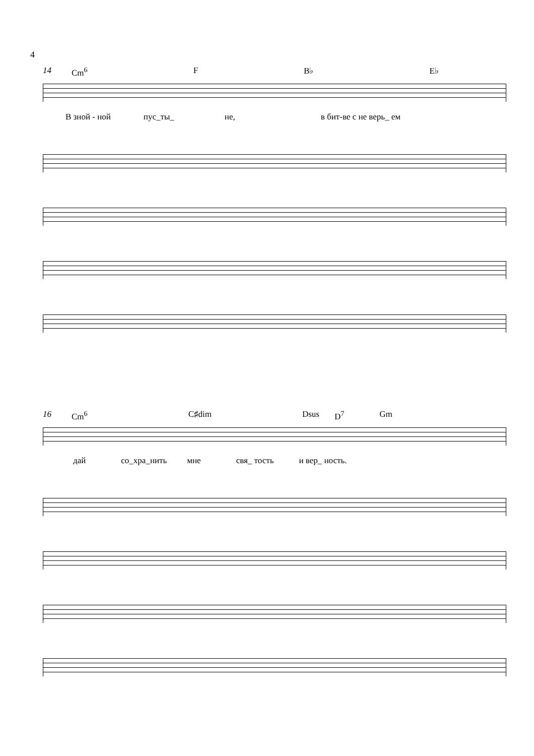4
14 Cm<sup>6</sup> F B♭ E♭
В зной - ной пус_ты_ не, в бит-ве с не верь_ ем
16 Cm<sup>6</sup> C♯dim Dsus D<sup>7</sup> Gm
дай со_хра_нить мне свя_ тость и вер_ ность.